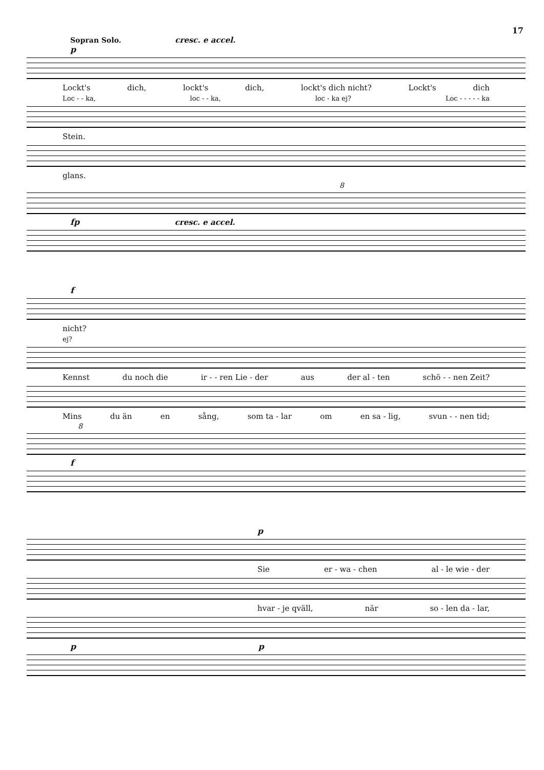17
Sopran Solo. cresc. e accel.
p
Lockt's dich, lockt's dich, lockt's dich nicht? Lockt's dich
Loc - - ka, loc - - ka, loc - ka ej? Loc - - - - - ka
Stein.
glans.
8
fp cresc. e accel.
f
nicht?
ej?
Kennst du noch die ir - - ren Lie - der aus der al - ten schö - - nen Zeit?
Mins du än en sång, som ta - lar om en sa - lig, svun - - nen tid;
8
f
p
Sie er - wa - chen al - le wie - der
hvar - je qväll, när so - len da - lar,
p p